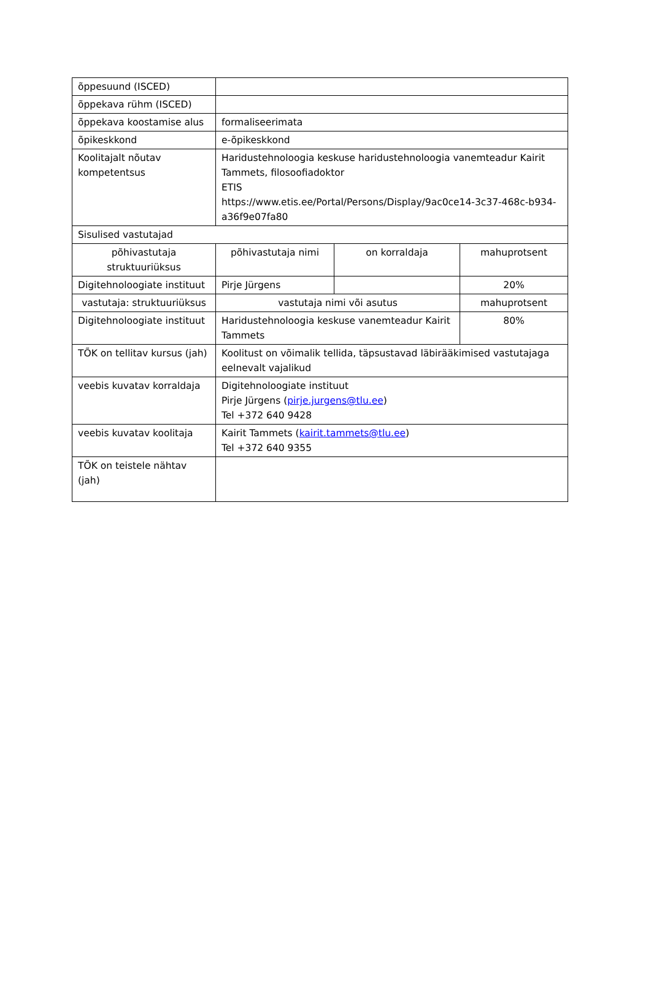| õppesuund (ISCED) | | | |
| õppekava rühm (ISCED) | | | |
| õppekava koostamise alus | formaliseerimata | | |
| õpikeskkond | e-õpikeskkond | | |
| Koolitajalt nõutav kompetentsus | Haridustehnoloogia keskuse haridustehnoloogia vanemteadur Kairit Tammets, filosoofiadoktor ETIS https://www.etis.ee/Portal/Persons/Display/9ac0ce14-3c37-468c-b934-a36f9e07fa80 | | |
| Sisulised vastutajad | | | |
| põhivastutaja struktuuriüksus | põhivastutaja nimi | on korraldaja | mahuprotsent |
| Digitehnoloogiate instituut | Pirje Jürgens | | 20% |
| vastutaja: struktuuriüksus | vastutaja nimi või asutus | | mahuprotsent |
| Digitehnoloogiate instituut | Haridustehnoloogia keskuse vanemteadur Kairit Tammets | | 80% |
| TÕK on tellitav kursus (jah) | Koolitust on võimalik tellida, täpsustavad läbirääkimised vastutajaga eelnevalt vajalikud | | |
| veebis kuvatav korraldaja | Digitehnoloogiate instituut Pirje Jürgens ( pirje.jurgens@tlu.ee ) Tel +372 640 9428 | | |
| veebis kuvatav koolitaja | Kairit Tammets ( kairit.tammets@tlu.ee ) Tel +372 640 9355 | | |
| TÕK on teistele nähtav (jah) | | | |